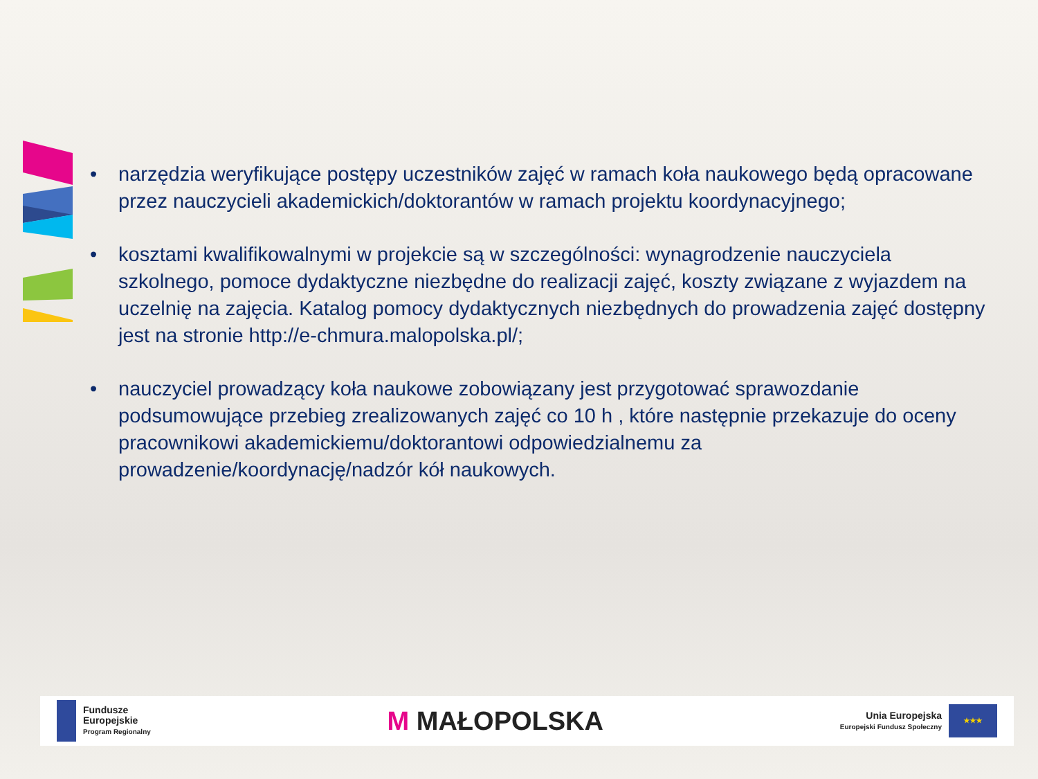• narzędzia weryfikujące postępy uczestników zajęć w ramach koła naukowego będą opracowane przez nauczycieli akademickich/doktorantów w ramach projektu koordynacyjnego;
• kosztami kwalifikowalnymi w projekcie są w szczególności: wynagrodzenie nauczyciela szkolnego, pomoce dydaktyczne niezbędne do realizacji zajęć, koszty związane z wyjazdem na uczelnię na zajęcia. Katalog pomocy dydaktycznych niezbędnych do prowadzenia zajęć dostępny jest na stronie http://e-chmura.malopolska.pl/;
• nauczyciel prowadzący koła naukowe zobowiązany jest przygotować sprawozdanie podsumowujące przebieg zrealizowanych zajęć co 10 h , które następnie przekazuje do oceny pracownikowi akademickiemu/doktorantowi odpowiedzialnemu za prowadzenie/koordynację/nadzór kół naukowych.
Fundusze
Europejskie
Program Regionalny
M MAŁOPOLSKA
Unia Europejska
Europejski Fundusz Społeczny
★★★